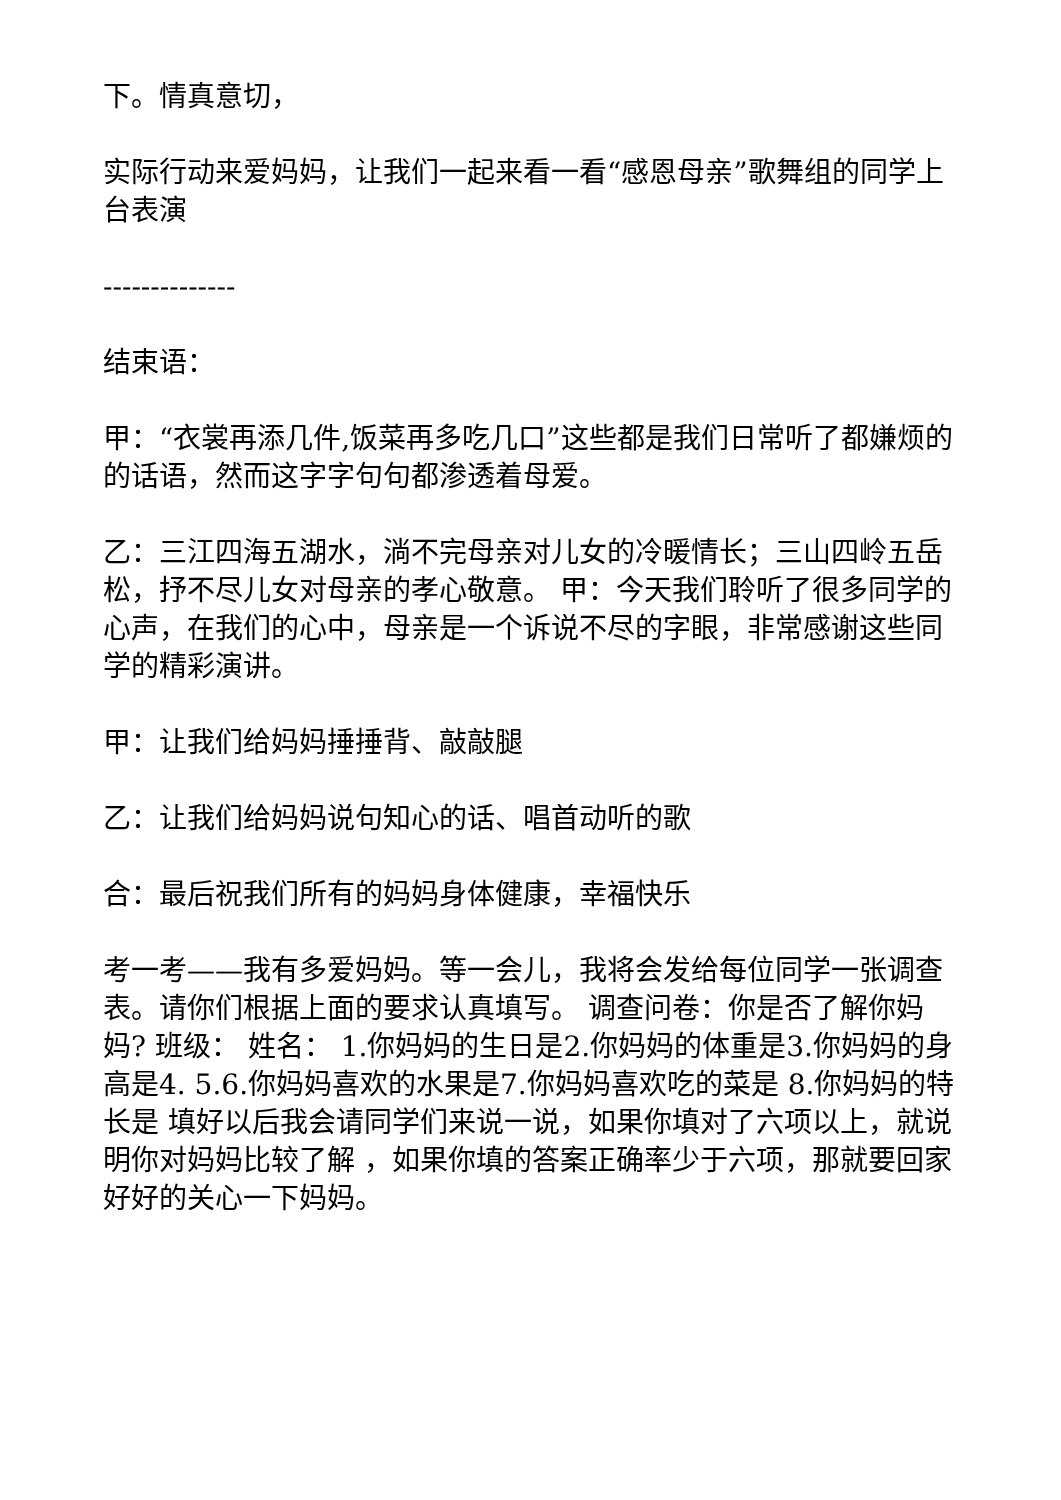下。情真意切，
实际行动来爱妈妈，让我们一起来看一看“感恩母亲”歌舞组的同学上台表演
--------------
结束语：
甲：“衣裳再添几件,饭菜再多吃几口”这些都是我们日常听了都嫌烦的的话语，然而这字字句句都渗透着母爱。
乙：三江四海五湖水，淌不完母亲对儿女的冷暖情长；三山四岭五岳松，抒不尽儿女对母亲的孝心敬意。 甲：今天我们聆听了很多同学的心声，在我们的心中，母亲是一个诉说不尽的字眼，非常感谢这些同学的精彩演讲。
甲：让我们给妈妈捶捶背、敲敲腿
乙：让我们给妈妈说句知心的话、唱首动听的歌
合：最后祝我们所有的妈妈身体健康，幸福快乐
考一考——我有多爱妈妈。等一会儿，我将会发给每位同学一张调查表。请你们根据上面的要求认真填写。 调查问卷：你是否了解你妈妈? 班级： 姓名： 1.你妈妈的生日是2.你妈妈的体重是3.你妈妈的身高是4. 5.6.你妈妈喜欢的水果是7.你妈妈喜欢吃的菜是 8.你妈妈的特长是 填好以后我会请同学们来说一说，如果你填对了六项以上，就说明你对妈妈比较了解 ，如果你填的答案正确率少于六项，那就要回家好好的关心一下妈妈。